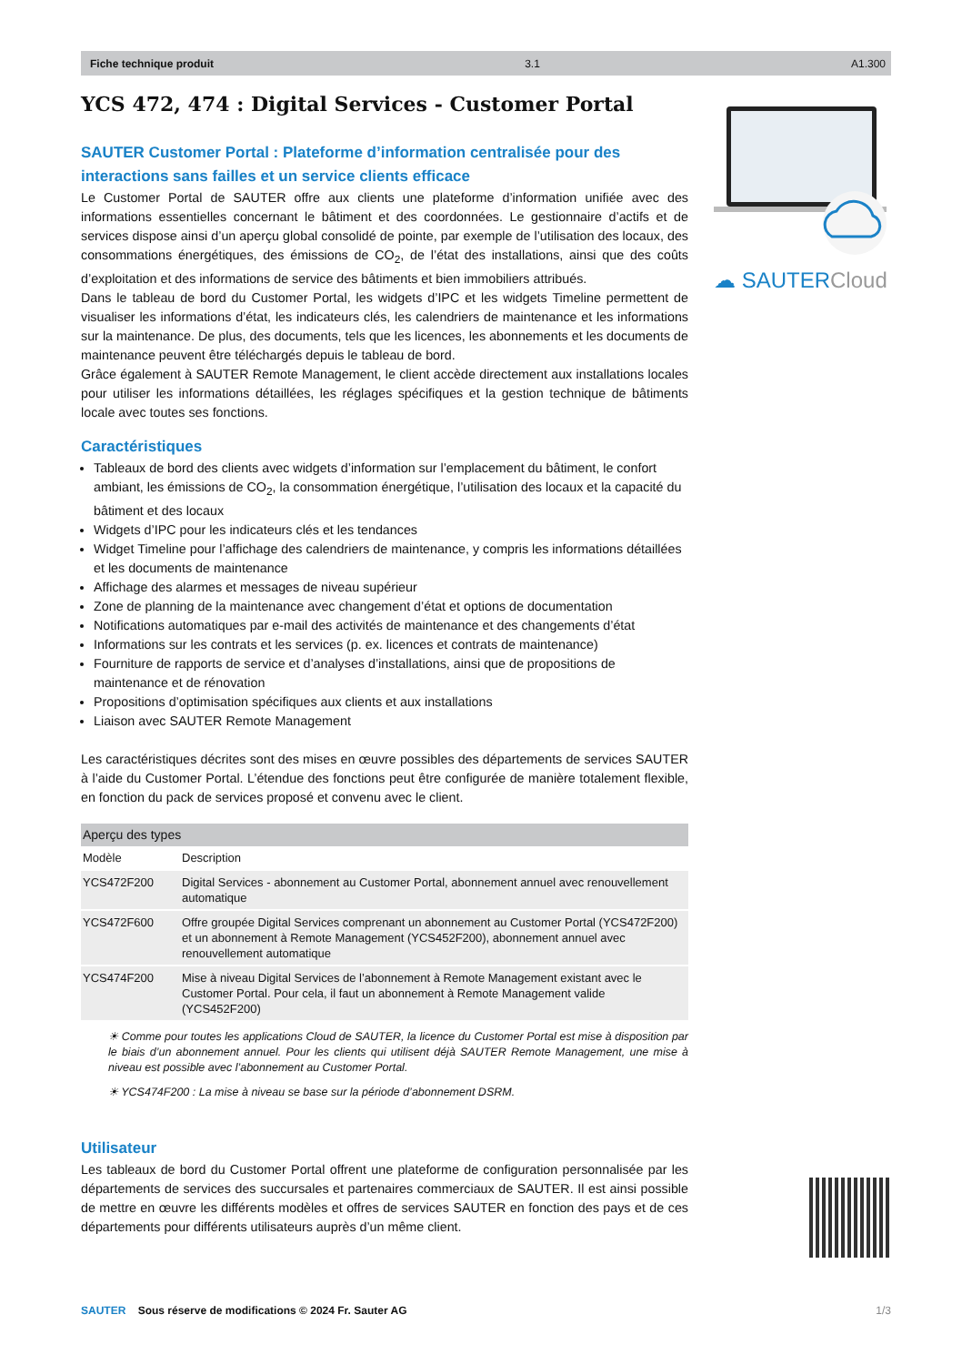Fiche technique produit 3.1 A1.300
☁ SAUTERCloud
YCS 472, 474 : Digital Services - Customer Portal
SAUTER Customer Portal : Plateforme d’information centralisée pour des interactions sans failles et un service clients efficace
Le Customer Portal de SAUTER offre aux clients une plateforme d’information unifiée avec des informations essentielles concernant le bâtiment et des coordonnées. Le gestionnaire d’actifs et de services dispose ainsi d’un aperçu global consolidé de pointe, par exemple de l’utilisation des locaux, des consommations énergétiques, des émissions de CO<sub>2</sub>, de l’état des installations, ainsi que des coûts d’exploitation et des informations de service des bâtiments et bien immobiliers attribués.
Dans le tableau de bord du Customer Portal, les widgets d’IPC et les widgets Timeline permettent de visualiser les informations d’état, les indicateurs clés, les calendriers de maintenance et les informations sur la maintenance. De plus, des documents, tels que les licences, les abonnements et les documents de maintenance peuvent être téléchargés depuis le tableau de bord.
Grâce également à SAUTER Remote Management, le client accède directement aux installations locales pour utiliser les informations détaillées, les réglages spécifiques et la gestion technique de bâtiments locale avec toutes ses fonctions.
Caractéristiques
Tableaux de bord des clients avec widgets d’information sur l’emplacement du bâtiment, le confort ambiant, les émissions de CO<sub>2</sub>, la consommation énergétique, l’utilisation des locaux et la capacité du bâtiment et des locaux
Widgets d’IPC pour les indicateurs clés et les tendances
Widget Timeline pour l’affichage des calendriers de maintenance, y compris les informations détaillées et les documents de maintenance
Affichage des alarmes et messages de niveau supérieur
Zone de planning de la maintenance avec changement d’état et options de documentation
Notifications automatiques par e-mail des activités de maintenance et des changements d’état
Informations sur les contrats et les services (p. ex. licences et contrats de maintenance)
Fourniture de rapports de service et d’analyses d’installations, ainsi que de propositions de maintenance et de rénovation
Propositions d’optimisation spécifiques aux clients et aux installations
Liaison avec SAUTER Remote Management
Les caractéristiques décrites sont des mises en œuvre possibles des départements de services SAUTER à l’aide du Customer Portal. L’étendue des fonctions peut être configurée de manière totalement flexible, en fonction du pack de services proposé et convenu avec le client.
| Aperçu des types | |
| --- | --- |
| Modèle | Description |
| YCS472F200 | Digital Services - abonnement au Customer Portal, abonnement annuel avec renouvellement automatique |
| YCS472F600 | Offre groupée Digital Services comprenant un abonnement au Customer Portal (YCS472F200) et un abonnement à Remote Management (YCS452F200), abonnement annuel avec renouvellement automatique |
| YCS474F200 | Mise à niveau Digital Services de l’abonnement à Remote Management existant avec le Customer Portal. Pour cela, il faut un abonnement à Remote Management valide (YCS452F200) |
☀ Comme pour toutes les applications Cloud de SAUTER, la licence du Customer Portal est mise à disposition par le biais d’un abonnement annuel. Pour les clients qui utilisent déjà SAUTER Remote Management, une mise à niveau est possible avec l’abonnement au Customer Portal.
☀ YCS474F200 : La mise à niveau se base sur la période d’abonnement DSRM.
Utilisateur
Les tableaux de bord du Customer Portal offrent une plateforme de configuration personnalisée par les départements de services des succursales et partenaires commerciaux de SAUTER. Il est ainsi possible de mettre en œuvre les différents modèles et offres de services SAUTER en fonction des pays et de ces départements pour différents utilisateurs auprès d’un même client.
SAUTER Sous réserve de modifications © 2024 Fr. Sauter AG 1/3